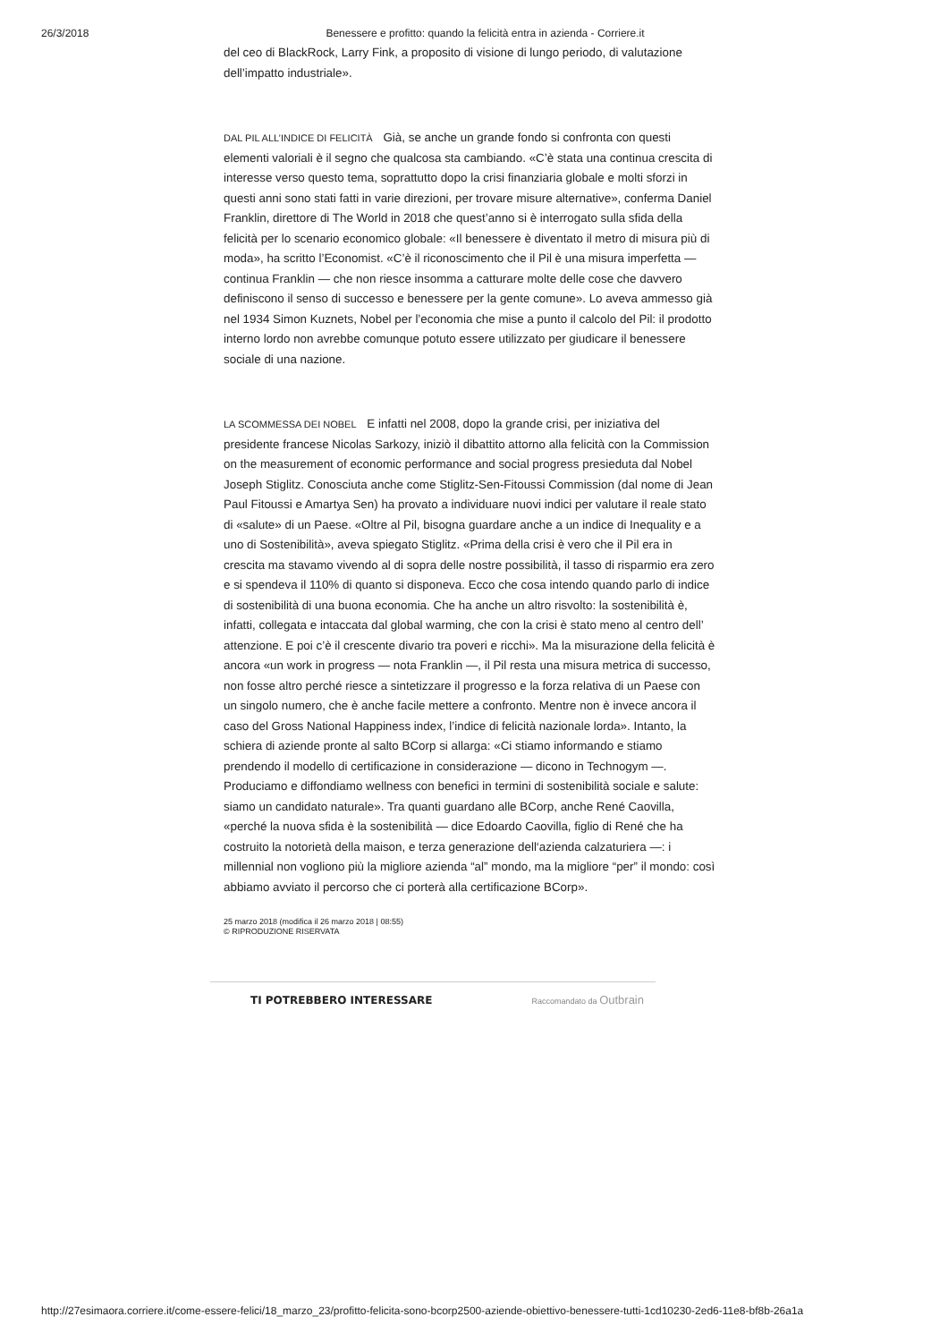26/3/2018 Benessere e profitto: quando la felicità entra in azienda - Corriere.it
del ceo di BlackRock, Larry Fink, a proposito di visione di lungo periodo, di valutazione dell’impatto industriale».
DAL PIL ALL’INDICE DI FELICITÀ Già, se anche un grande fondo si confronta con questi elementi valoriali è il segno che qualcosa sta cambiando. «C’è stata una continua crescita di interesse verso questo tema, soprattutto dopo la crisi finanziaria globale e molti sforzi in questi anni sono stati fatti in varie direzioni, per trovare misure alternative», conferma Daniel Franklin, direttore di The World in 2018 che quest’anno si è interrogato sulla sfida della felicità per lo scenario economico globale: «Il benessere è diventato il metro di misura più di moda», ha scritto l’Economist. «C’è il riconoscimento che il Pil è una misura imperfetta — continua Franklin — che non riesce insomma a catturare molte delle cose che davvero definiscono il senso di successo e benessere per la gente comune». Lo aveva ammesso già nel 1934 Simon Kuznets, Nobel per l’economia che mise a punto il calcolo del Pil: il prodotto interno lordo non avrebbe comunque potuto essere utilizzato per giudicare il benessere sociale di una nazione.
LA SCOMMESSA DEI NOBEL E infatti nel 2008, dopo la grande crisi, per iniziativa del presidente francese Nicolas Sarkozy, iniziò il dibattito attorno alla felicità con la Commission on the measurement of economic performance and social progress presieduta dal Nobel Joseph Stiglitz. Conosciuta anche come Stiglitz-Sen-Fitoussi Commission (dal nome di Jean Paul Fitoussi e Amartya Sen) ha provato a individuare nuovi indici per valutare il reale stato di «salute» di un Paese. «Oltre al Pil, bisogna guardare anche a un indice di Inequality e a uno di Sostenibilità», aveva spiegato Stiglitz. «Prima della crisi è vero che il Pil era in crescita ma stavamo vivendo al di sopra delle nostre possibilità, il tasso di risparmio era zero e si spendeva il 110% di quanto si disponeva. Ecco che cosa intendo quando parlo di indice di sostenibilità di una buona economia. Che ha anche un altro risvolto: la sostenibilità è, infatti, collegata e intaccata dal global warming, che con la crisi è stato meno al centro dell’ attenzione. E poi c’è il crescente divario tra poveri e ricchi». Ma la misurazione della felicità è ancora «un work in progress — nota Franklin —, il Pil resta una misura metrica di successo, non fosse altro perché riesce a sintetizzare il progresso e la forza relativa di un Paese con un singolo numero, che è anche facile mettere a confronto. Mentre non è invece ancora il caso del Gross National Happiness index, l’indice di felicità nazionale lorda». Intanto, la schiera di aziende pronte al salto BCorp si allarga: «Ci stiamo informando e stiamo prendendo il modello di certificazione in considerazione — dicono in Technogym —. Produciamo e diffondiamo wellness con benefici in termini di sostenibilità sociale e salute: siamo un candidato naturale». Tra quanti guardano alle BCorp, anche René Caovilla, «perché la nuova sfida è la sostenibilità — dice Edoardo Caovilla, figlio di René che ha costruito la notorietà della maison, e terza generazione dell‘azienda calzaturiera —: i millennial non vogliono più la migliore azienda “al” mondo, ma la migliore “per” il mondo: così abbiamo avviato il percorso che ci porterà alla certificazione BCorp».
25 marzo 2018 (modifica il 26 marzo 2018 | 08:55)
© RIPRODUZIONE RISERVATA
TI POTREBBERO INTERESSARE Raccomandato da Outbrain
http://27esimaora.corriere.it/come-essere-felici/18_marzo_23/profitto-felicita-sono-bcorp2500-aziende-obiettivo-benessere-tutti-1cd10230-2ed6-11e8-bf8b-26a1a